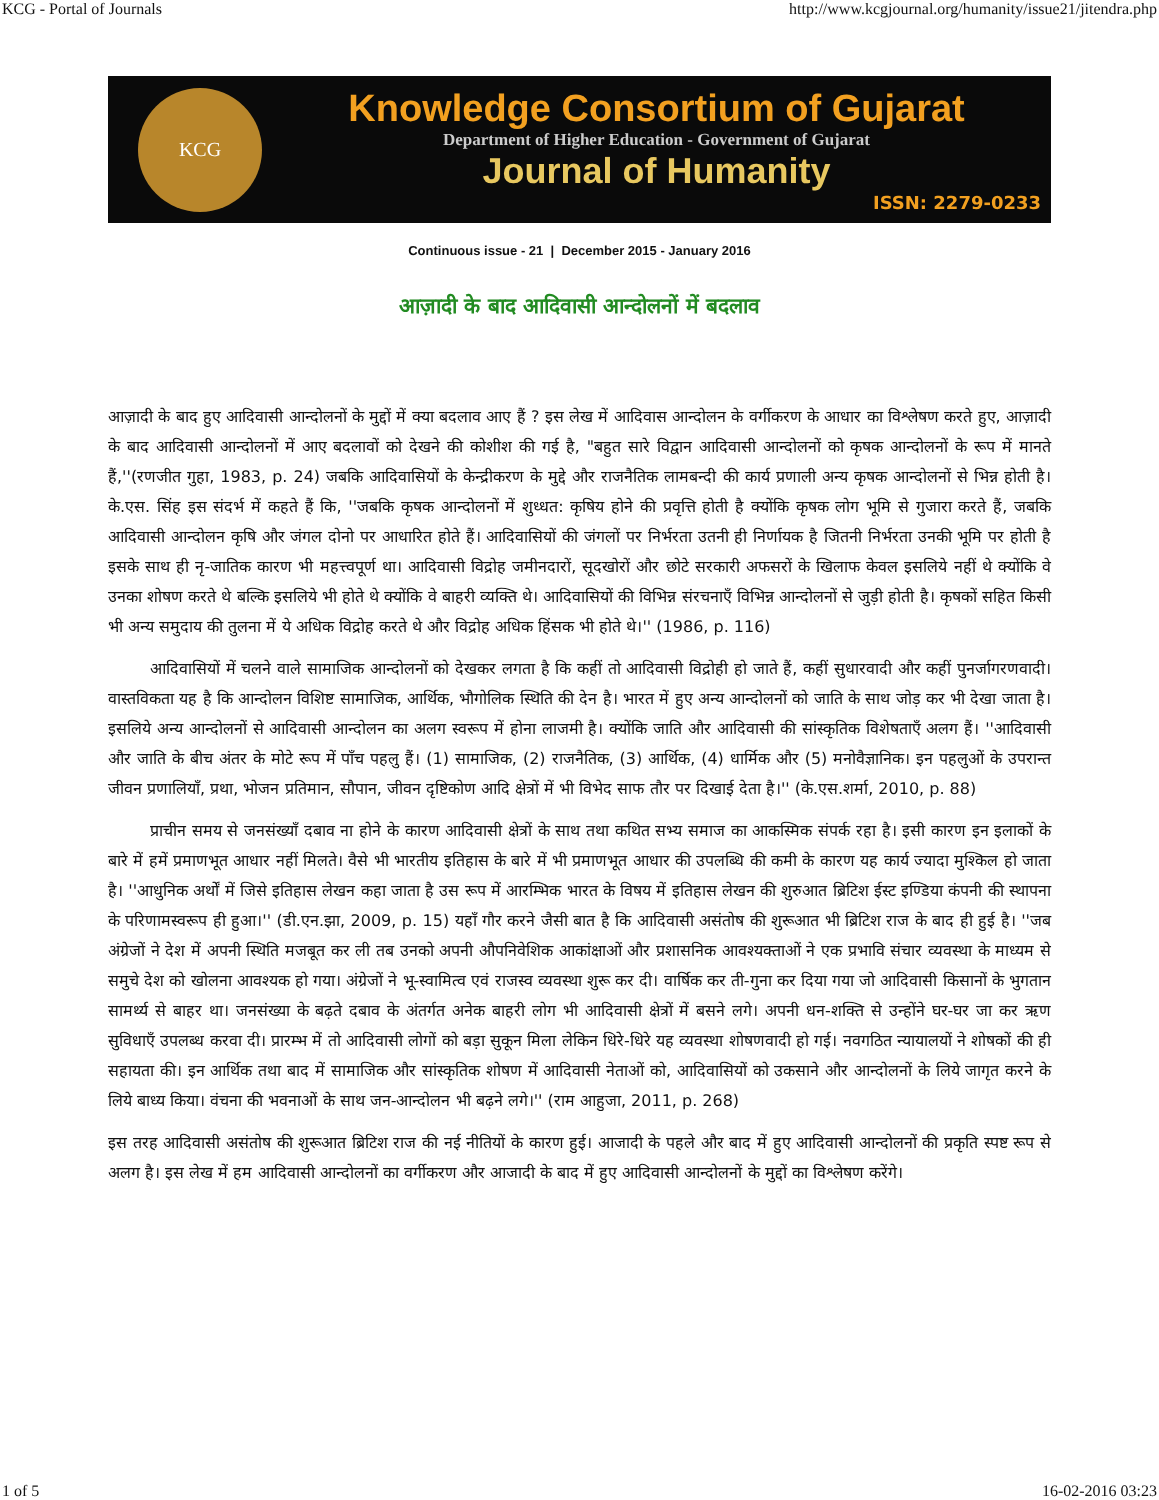KCG - Portal of Journals http://www.kcgjournal.org/humanity/issue21/jitendra.php
KCG
Knowledge Consortium of Gujarat
Department of Higher Education - Government of Gujarat
Journal of Humanity
ISSN: 2279-0233
Continuous issue - 21 | December 2015 - January 2016
आज़ादी के बाद आदिवासी आन्दोलनों में बदलाव
आज़ादी के बाद हुए आदिवासी आन्दोलनों के मुद्दों में क्या बदलाव आए हैं ? इस लेख में आदिवास आन्दोलन के वर्गीकरण के आधार का विश्लेषण करते हुए, आज़ादी के बाद आदिवासी आन्दोलनों में आए बदलावों को देखने की कोशीश की गई है, "बहुत सारे विद्वान आदिवासी आन्दोलनों को कृषक आन्दोलनों के रूप में मानते हैं,''(रणजीत गुहा, 1983, p. 24) जबकि आदिवासियों के केन्द्रीकरण के मुद्दे और राजनैतिक लामबन्दी की कार्य प्रणाली अन्य कृषक आन्दोलनों से भिन्न होती है। के.एस. सिंह इस संदर्भ में कहते हैं कि, ''जबकि कृषक आन्दोलनों में शुध्धत: कृषिय होने की प्रवृत्ति होती है क्योंकि कृषक लोग भूमि से गुजारा करते हैं, जबकि आदिवासी आन्दोलन कृषि और जंगल दोनो पर आधारित होते हैं। आदिवासियों की जंगलों पर निर्भरता उतनी ही निर्णायक है जितनी निर्भरता उनकी भूमि पर होती है इसके साथ ही नृ-जातिक कारण भी महत्त्वपूर्ण था। आदिवासी विद्रोह जमीनदारों, सूदखोरों और छोटे सरकारी अफसरों के खिलाफ केवल इसलिये नहीं थे क्योंकि वे उनका शोषण करते थे बल्कि इसलिये भी होते थे क्योंकि वे बाहरी व्यक्ति थे। आदिवासियों की विभिन्न संरचनाएँ विभिन्न आन्दोलनों से जुड़ी होती है। कृषकों सहित किसी भी अन्य समुदाय की तुलना में ये अधिक विद्रोह करते थे और विद्रोह अधिक हिंसक भी होते थे।'' (1986, p. 116)
आदिवासियों में चलने वाले सामाजिक आन्दोलनों को देखकर लगता है कि कहीं तो आदिवासी विद्रोही हो जाते हैं, कहीं सुधारवादी और कहीं पुनर्जागरणवादी। वास्तविकता यह है कि आन्दोलन विशिष्ट सामाजिक, आर्थिक, भौगोलिक स्थिति की देन है। भारत में हुए अन्य आन्दोलनों को जाति के साथ जोड़ कर भी देखा जाता है। इसलिये अन्य आन्दोलनों से आदिवासी आन्दोलन का अलग स्वरूप में होना लाजमी है। क्योंकि जाति और आदिवासी की सांस्कृतिक विशेषताएँ अलग हैं। ''आदिवासी और जाति के बीच अंतर के मोटे रूप में पाँच पहलु हैं। (1) सामाजिक, (2) राजनैतिक, (3) आर्थिक, (4) धार्मिक और (5) मनोवैज्ञानिक। इन पहलुओं के उपरान्त जीवन प्रणालियाँ, प्रथा, भोजन प्रतिमान, सौपान, जीवन दृष्टिकोण आदि क्षेत्रों में भी विभेद साफ तौर पर दिखाई देता है।'' (के.एस.शर्मा, 2010, p. 88)
प्राचीन समय से जनसंख्याँ दबाव ना होने के कारण आदिवासी क्षेत्रों के साथ तथा कथित सभ्य समाज का आकस्मिक संपर्क रहा है। इसी कारण इन इलाकों के बारे में हमें प्रमाणभूत आधार नहीं मिलते। वैसे भी भारतीय इतिहास के बारे में भी प्रमाणभूत आधार की उपलब्धि की कमी के कारण यह कार्य ज्यादा मुश्किल हो जाता है। ''आधुनिक अर्थों में जिसे इतिहास लेखन कहा जाता है उस रूप में आरम्भिक भारत के विषय में इतिहास लेखन की शुरुआत ब्रिटिश ईस्ट इण्डिया कंपनी की स्थापना के परिणामस्वरूप ही हुआ।'' (डी.एन.झा, 2009, p. 15) यहाँ गौर करने जैसी बात है कि आदिवासी असंतोष की शुरूआत भी ब्रिटिश राज के बाद ही हुई है। ''जब अंग्रेजों ने देश में अपनी स्थिति मजबूत कर ली तब उनको अपनी औपनिवेशिक आकांक्षाओं और प्रशासनिक आवश्यक्ताओं ने एक प्रभावि संचार व्यवस्था के माध्यम से समुचे देश को खोलना आवश्यक हो गया। अंग्रेजों ने भू-स्वामित्व एवं राजस्व व्यवस्था शुरू कर दी। वार्षिक कर ती-गुना कर दिया गया जो आदिवासी किसानों के भुगतान सामर्थ्य से बाहर था। जनसंख्या के बढ़ते दबाव के अंतर्गत अनेक बाहरी लोग भी आदिवासी क्षेत्रों में बसने लगे। अपनी धन-शक्ति से उन्होंने घर-घर जा कर ऋण सुविधाएँ उपलब्ध करवा दी। प्रारम्भ में तो आदिवासी लोगों को बड़ा सुकून मिला लेकिन धिरे-धिरे यह व्यवस्था शोषणवादी हो गई। नवगठित न्यायालयों ने शोषकों की ही सहायता की। इन आर्थिक तथा बाद में सामाजिक और सांस्कृतिक शोषण में आदिवासी नेताओं को, आदिवासियों को उकसाने और आन्दोलनों के लिये जागृत करने के लिये बाध्य किया। वंचना की भवनाओं के साथ जन-आन्दोलन भी बढ़ने लगे।'' (राम आहुजा, 2011, p. 268)
इस तरह आदिवासी असंतोष की शुरूआत ब्रिटिश राज की नई नीतियों के कारण हुई। आजादी के पहले और बाद में हुए आदिवासी आन्दोलनों की प्रकृति स्पष्ट रूप से अलग है। इस लेख में हम आदिवासी आन्दोलनों का वर्गीकरण और आजादी के बाद में हुए आदिवासी आन्दोलनों के मुद्दों का विश्लेषण करेंगे।
1 of 5 16-02-2016 03:23